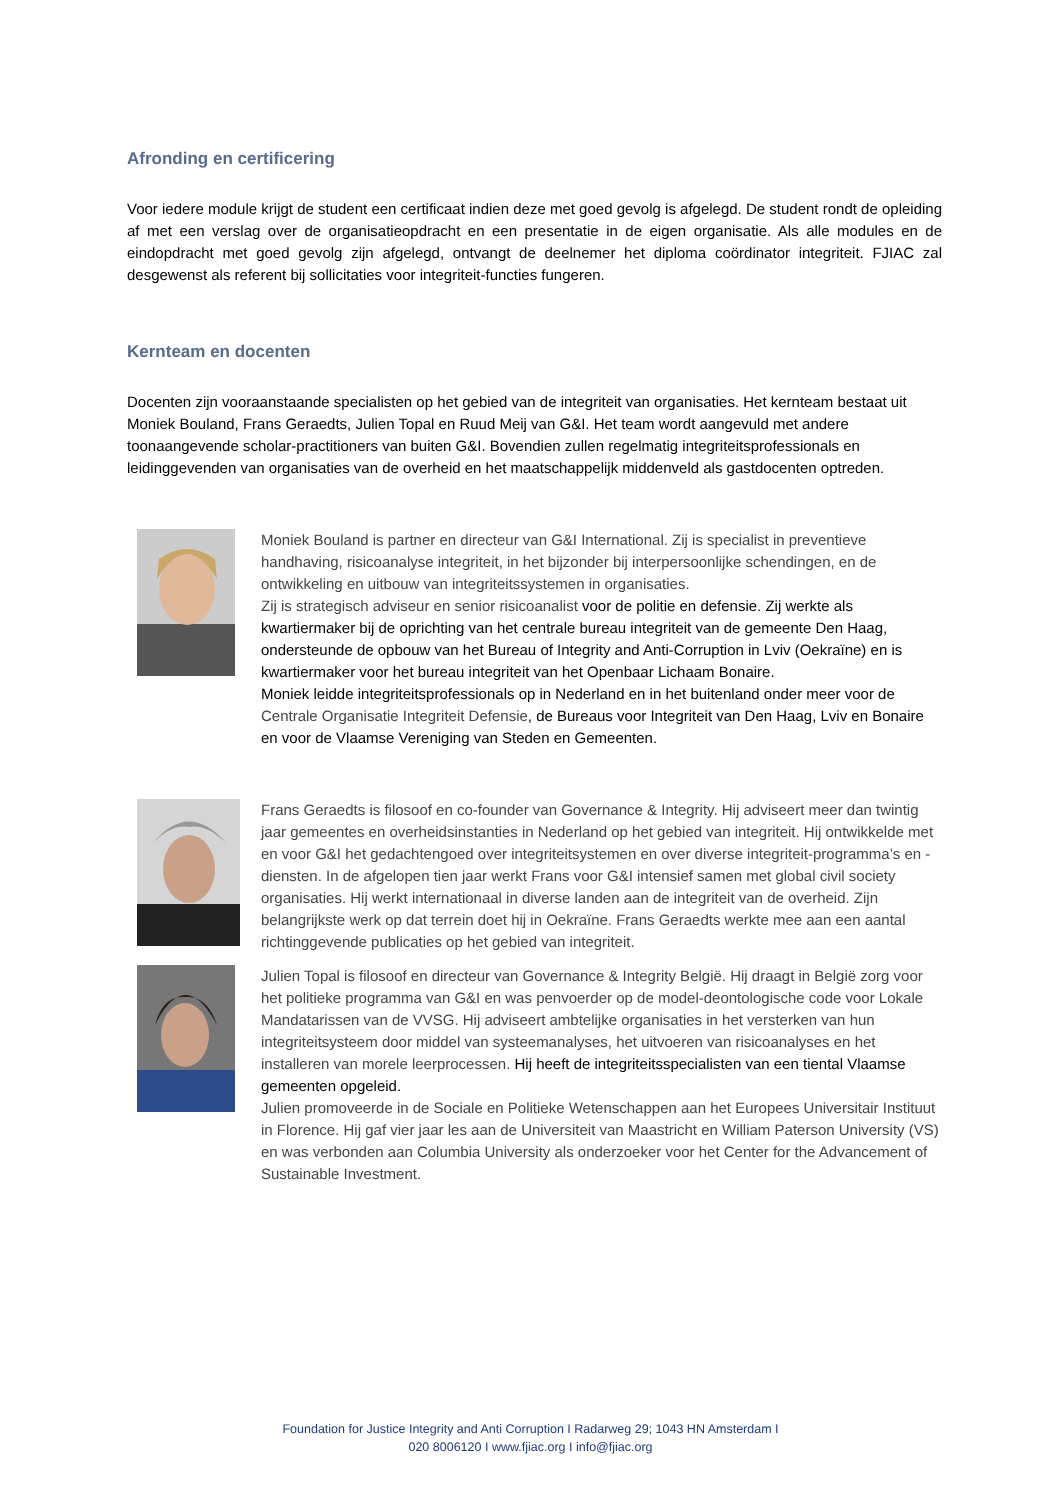Afronding en certificering
Voor iedere module krijgt de student een certificaat indien deze met goed gevolg is afgelegd. De student rondt de opleiding af met een verslag over de organisatieopdracht en een presentatie in de eigen organisatie. Als alle modules en de eindopdracht met goed gevolg zijn afgelegd, ontvangt de deelnemer het diploma coördinator integriteit. FJIAC zal desgewenst als referent bij sollicitaties voor integriteit-functies fungeren.
Kernteam en docenten
Docenten zijn vooraanstaande specialisten op het gebied van de integriteit van organisaties. Het kernteam bestaat uit Moniek Bouland, Frans Geraedts, Julien Topal en Ruud Meij van G&I. Het team wordt aangevuld met andere toonaangevende scholar-practitioners van buiten G&I. Bovendien zullen regelmatig integriteitsprofessionals en leidinggevenden van organisaties van de overheid en het maatschappelijk middenveld als gastdocenten optreden.
Moniek Bouland is partner en directeur van G&I International. Zij is specialist in preventieve handhaving, risicoanalyse integriteit, in het bijzonder bij interpersoonlijke schendingen, en de ontwikkeling en uitbouw van integriteitssystemen in organisaties.
Zij is strategisch adviseur en senior risicoanalist voor de politie en defensie. Zij werkte als kwartiermaker bij de oprichting van het centrale bureau integriteit van de gemeente Den Haag, ondersteunde de opbouw van het Bureau of Integrity and Anti-Corruption in Lviv (Oekraïne) en is kwartiermaker voor het bureau integriteit van het Openbaar Lichaam Bonaire.
Moniek leidde integriteitsprofessionals op in Nederland en in het buitenland onder meer voor de Centrale Organisatie Integriteit Defensie, de Bureaus voor Integriteit van Den Haag, Lviv en Bonaire en voor de Vlaamse Vereniging van Steden en Gemeenten.
Frans Geraedts is filosoof en co-founder van Governance & Integrity. Hij adviseert meer dan twintig jaar gemeentes en overheidsinstanties in Nederland op het gebied van integriteit. Hij ontwikkelde met en voor G&I het gedachtengoed over integriteitsystemen en over diverse integriteit-programma’s en -diensten. In de afgelopen tien jaar werkt Frans voor G&I intensief samen met global civil society organisaties. Hij werkt internationaal in diverse landen aan de integriteit van de overheid. Zijn belangrijkste werk op dat terrein doet hij in Oekraïne. Frans Geraedts werkte mee aan een aantal richtinggevende publicaties op het gebied van integriteit.
Julien Topal is filosoof en directeur van Governance & Integrity België. Hij draagt in België zorg voor het politieke programma van G&I en was penvoerder op de model-deontologische code voor Lokale Mandatarissen van de VVSG. Hij adviseert ambtelijke organisaties in het versterken van hun integriteitsysteem door middel van systeemanalyses, het uitvoeren van risicoanalyses en het installeren van morele leerprocessen. Hij heeft de integriteitsspecialisten van een tiental Vlaamse gemeenten opgeleid.
Julien promoveerde in de Sociale en Politieke Wetenschappen aan het Europees Universitair Instituut in Florence. Hij gaf vier jaar les aan de Universiteit van Maastricht en William Paterson University (VS) en was verbonden aan Columbia University als onderzoeker voor het Center for the Advancement of Sustainable Investment.
Foundation for Justice Integrity and Anti Corruption I Radarweg 29; 1043 HN Amsterdam I
020 8006120 I www.fjiac.org I info@fjiac.org